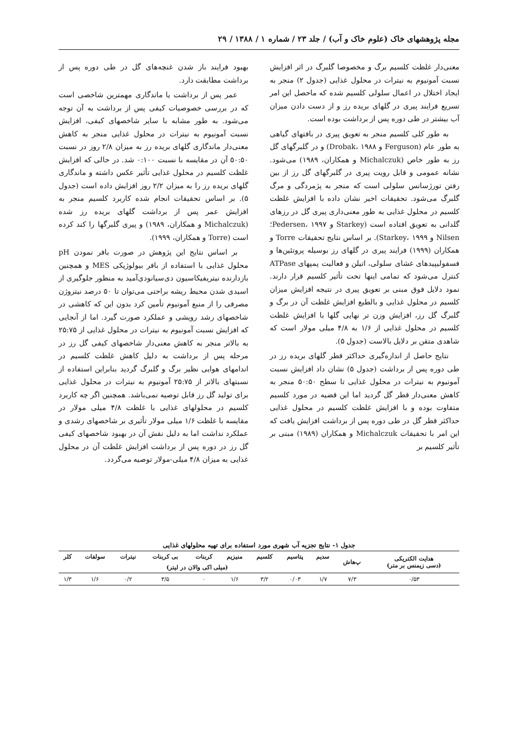مجله پژوهشهای خاک (علوم خاک و آب) / جلد ۲۳ / شماره ۱ / ۱۳۸۸ / ۲۹
معنی‌دار غلظت کلسیم برگ و مخصوصا گلبرگ در اثر افزایش نسبت آمونیوم به نیترات در محلول غذایی (جدول ۲) منجر به ایجاد اختلال در اعمال سلولی کلسیم شده که ماحصل این امر تسریع فرایند پیری در گلهای بریده رز و از دست دادن میزان آب بیشتر در طی دوره پس از برداشت بوده است.
به طور کلی کلسیم منجر به تعویق پیری در بافتهای گیاهی به طور عام (Ferguson و Drobak، ۱۹۸۸) و در گلبرگهای گل رز به طور خاص (Michalczuk و همکاران، ۱۹۸۹) می‌شود. نشانه عمومی و قابل رویت پیری در گلبرگهای گل رز از بین رفتن تورژسانس سلولی است که منجر به پژمردگی و مرگ گلبرگ می‌شود. تحقیقات اخیر نشان داده با افزایش غلظت کلسیم در محلول غذایی به طور معنی‌داری پیری گل در رزهای گلدانی به تعویق افتاده است (Starkey و Pedersen، ۱۹۹۷؛ Nilsen و Starkey، ۱۹۹۹). بر اساس نتایج تحقیقات Torre و همکاران (۱۹۹۹) فرایند پیری در گلهای رز بوسیله پروتئین‌ها و فسفولیپیدهای غشای سلولی، اتیلن و فعالیت پمپهای ATPase کنترل می‌شود که تمامی اینها تحت تأثیر کلسیم قرار دارند. نمود دلایل فوق مبنی بر تعویق پیری در نتیجه افزایش میزان کلسیم در محلول غذایی و بالطبع افزایش غلظت آن در برگ و گلبرگ گل رز، افزایش وزن تر نهایی گلها با افزایش غلظت کلسیم در محلول غذایی از ۱/۶ به ۴/۸ میلی مولار است که شاهدی متقن بر دلایل بالاست (جدول ۵).
نتایج حاصل از اندازه‌گیری حداکثر قطر گلهای بریده رز در طی دوره پس از برداشت (جدول ۵) نشان داد افزایش نسبت آمونیوم به نیترات در محلول غذایی تا سطح ۵۰:۵۰ منجر به کاهش معنی‌دار قطر گل گردید اما این قضیه در مورد کلسیم متفاوت بوده و با افزایش غلظت کلسیم در محلول غذایی حداکثر قطر گل در طی دوره پس از برداشت افزایش یافت که این امر با تحقیقات Michalczuk و همکاران (۱۹۸۹) مبنی بر تأثیر کلسیم بر
بهبود فرایند باز شدن غنچه‌های گل در طی دوره پس از برداشت مطابقت دارد.
عمر پس از برداشت یا ماندگاری مهمترین شاخصی است که در بررسی خصوصیات کیفی پس از برداشت به آن توجه می‌شود. به طور مشابه با سایر شاخصهای کیفی، افزایش نسبت آمونیوم به نیترات در محلول غذایی منجر به کاهش معنی‌دار ماندگاری گلهای بریده رز به میزان ۲/۸ روز در نسبت ۵۰:۵۰ آن در مقایسه با نسبت ۰:۱۰۰ شد. در حالی که افزایش غلظت کلسیم در محلول غذایی تأثیر عکس داشته و ماندگاری گلهای بریده رز را به میزان ۲/۲ روز افزایش داده است (جدول ۵). بر اساس تحقیقات انجام شده کاربرد کلسیم منجر به افزایش عمر پس از برداشت گلهای بریده رز شده (Michalczuk و همکاران، ۱۹۸۹) و پیری گلبرگها را کند کرده است (Torre و همکاران، ۱۹۹۹).
بر اساس نتایج این پژوهش در صورت بافر نمودن pH محلول غذایی با استفاده از بافر بیولوژیکی MES و همچنین بازدارنده نیتریفیکاسیون دی‌سیانودی‌آمید به منظور جلوگیری از اسیدی شدن محیط ریشه براحتی می‌توان تا ۵۰ درصد نیتروژن مصرفی را از منبع آمونیوم تأمین کرد بدون این که کاهشی در شاخصهای رشد رویشی و عملکرد صورت گیرد. اما از آنجایی که افزایش نسبت آمونیوم به نیترات در محلول غذایی از ۲۵:۷۵ به بالاتر منجر به کاهش معنی‌دار شاخصهای کیفی گل رز در مرحله پس از برداشت به دلیل کاهش غلظت کلسیم در اندامهای هوایی نظیر برگ و گلبرگ گردید بنابراین استفاده از نسبتهای بالاتر از ۲۵:۷۵ آمونیوم به نیترات در محلول غذایی برای تولید گل رز قابل توصیه نمی‌باشد. همچنین اگر چه کاربرد کلسیم در محلولهای غذایی با غلظت ۴/۸ میلی مولار در مقایسه با غلظت ۱/۶ میلی مولار تأثیری بر شاخصهای رشدی و عملکرد نداشت اما به دلیل نقش آن در بهبود شاخصهای کیفی گل رز در دوره پس از برداشت افزایش غلظت آن در محلول غذایی به میزان ۴/۸ میلی-مولار توصیه می‌گردد.
جدول ۱- نتایج تجزیه آب شهری مورد استفاده برای تهیه محلولهای غذایی
| هدایت الکتریکی (دسی زیمنس بر متر) | پ‌هاش | سدیم | پتاسیم | کلسیم | منیزیم | کربنات | بی کربنات | نیترات | سولفات | کلر |
| --- | --- | --- | --- | --- | --- | --- | --- | --- | --- | --- |
| | | (میلی اکی والان در لیتر) | | | | | | | | |
| ۰/۵۳ | ۷/۳ | ۱/۷ | ۰/۰۳ | ۳/۲ | ۱/۶ | ۰ | ۳/۵ | ۰/۲ | ۱/۶ | ۱/۳ |